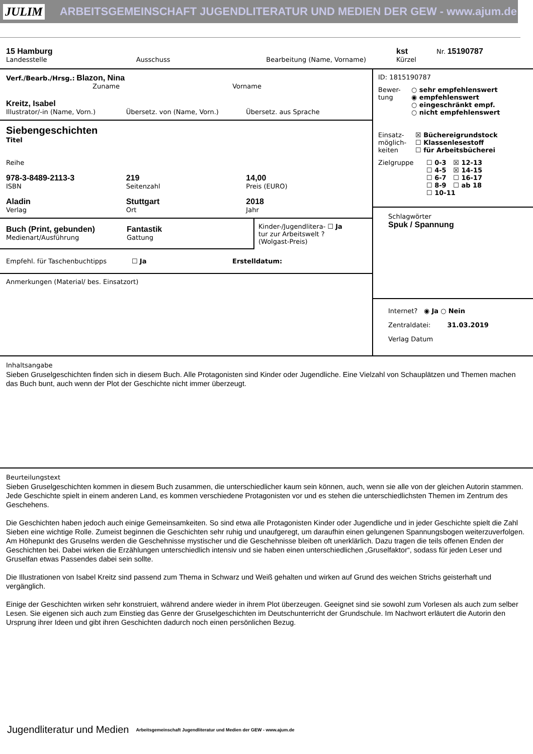JULIM ARBEITSGEMEINSCHAFT JUGENDLITERATUR UND MEDIEN DER GEW - www.ajum.de
15 Hamburg
Landesstelle
Ausschuss Bearbeitung (Name, Vorname)
kst
Kürzel
Nr. 15190787
Verf./Bearb./Hrsg.: Blazon, Nina
Zuname Vorname
Kreitz, Isabel
Illustrator/-in (Name, Vorn.)
Übersetz. von (Name, Vorn.) Übersetz. aus Sprache
Siebengeschichten
Titel
Reihe
978-3-8489-2113-3
ISBN
219
Seitenzahl
14,00
Preis (EURO)
Aladin
Verlag
Stuttgart
Ort
2018
Jahr
Buch (Print, gebunden)
Medienart/Ausführung
Fantastik
Gattung
Kinder-/Jugendlitera- ☐ Ja
tur zur Arbeitswelt ?
(Wolgast-Preis)
Empfehl. für Taschenbuchtipps ☐ Ja Erstelldatum:
Anmerkungen (Material/ bes. Einsatzort)
ID: 1815190787
Bewer-
tung
○ sehr empfehlenswert
◉ empfehlenswert
○ eingeschränkt empf.
○ nicht empfehlenswert
Einsatz-
möglich-
keiten
☒ Büchereigrundstock
☐ Klassenlesestoff
☐ für Arbeitsbücherei
Zielgruppe ☐ 0-3 ☒ 12-13
☐ 4-5 ☒ 14-15
☐ 6-7 ☐ 16-17
☐ 8-9 ☐ ab 18
☐ 10-11
Schlagwörter
Spuk / Spannung
Internet? ◉ Ja ○ Nein
Zentraldatei: 31.03.2019
Verlag Datum
Inhaltsangabe
Sieben Gruselgeschichten finden sich in diesem Buch. Alle Protagonisten sind Kinder oder Jugendliche. Eine Vielzahl von Schauplätzen und Themen machen das Buch bunt, auch wenn der Plot der Geschichte nicht immer überzeugt.
Beurteilungstext
Sieben Gruselgeschichten kommen in diesem Buch zusammen, die unterschiedlicher kaum sein können, auch, wenn sie alle von der gleichen Autorin stammen. Jede Geschichte spielt in einem anderen Land, es kommen verschiedene Protagonisten vor und es stehen die unterschiedlichsten Themen im Zentrum des Geschehens.
Die Geschichten haben jedoch auch einige Gemeinsamkeiten. So sind etwa alle Protagonisten Kinder oder Jugendliche und in jeder Geschichte spielt die Zahl Sieben eine wichtige Rolle. Zumeist beginnen die Geschichten sehr ruhig und unaufgeregt, um daraufhin einen gelungenen Spannungsbogen weiterzuverfolgen. Am Höhepunkt des Gruselns werden die Geschehnisse mystischer und die Geschehnisse bleiben oft unerklärlich. Dazu tragen die teils offenen Enden der Geschichten bei. Dabei wirken die Erzählungen unterschiedlich intensiv und sie haben einen unterschiedlichen „Gruselfaktor“, sodass für jeden Leser und Gruselfan etwas Passendes dabei sein sollte.
Die Illustrationen von Isabel Kreitz sind passend zum Thema in Schwarz und Weiß gehalten und wirken auf Grund des weichen Strichs geisterhaft und vergänglich.
Einige der Geschichten wirken sehr konstruiert, während andere wieder in ihrem Plot überzeugen. Geeignet sind sie sowohl zum Vorlesen als auch zum selber Lesen. Sie eigenen sich auch zum Einstieg das Genre der Gruselgeschichten im Deutschunterricht der Grundschule. Im Nachwort erläutert die Autorin den Ursprung ihrer Ideen und gibt ihren Geschichten dadurch noch einen persönlichen Bezug.
Jugendliteratur und Medien Arbeitsgemeinschaft Jugendliteratur und Medien der GEW - www.ajum.de